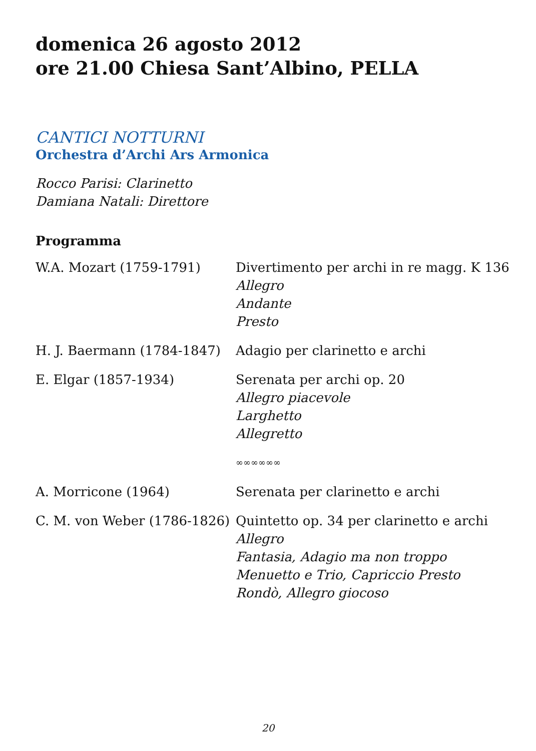domenica 26 agosto 2012
ore 21.00 Chiesa Sant’Albino, PELLA
CANTICI NOTTURNI
Orchestra d’Archi Ars Armonica
Rocco Parisi: Clarinetto
Damiana Natali: Direttore
Programma
| W.A. Mozart (1759-1791) | Divertimento per archi in re magg. K 136 Allegro Andante Presto |
| H. J. Baermann (1784-1847) | Adagio per clarinetto e archi |
| E. Elgar (1857-1934) | Serenata per archi op. 20 Allegro piacevole Larghetto Allegretto |
| | ∞∞∞∞∞∞ |
| A. Morricone (1964) | Serenata per clarinetto e archi |
| C. M. von Weber (1786-1826) | Quintetto op. 34 per clarinetto e archi Allegro Fantasia, Adagio ma non troppo Menuetto e Trio, Capriccio Presto Rondò, Allegro giocoso |
20